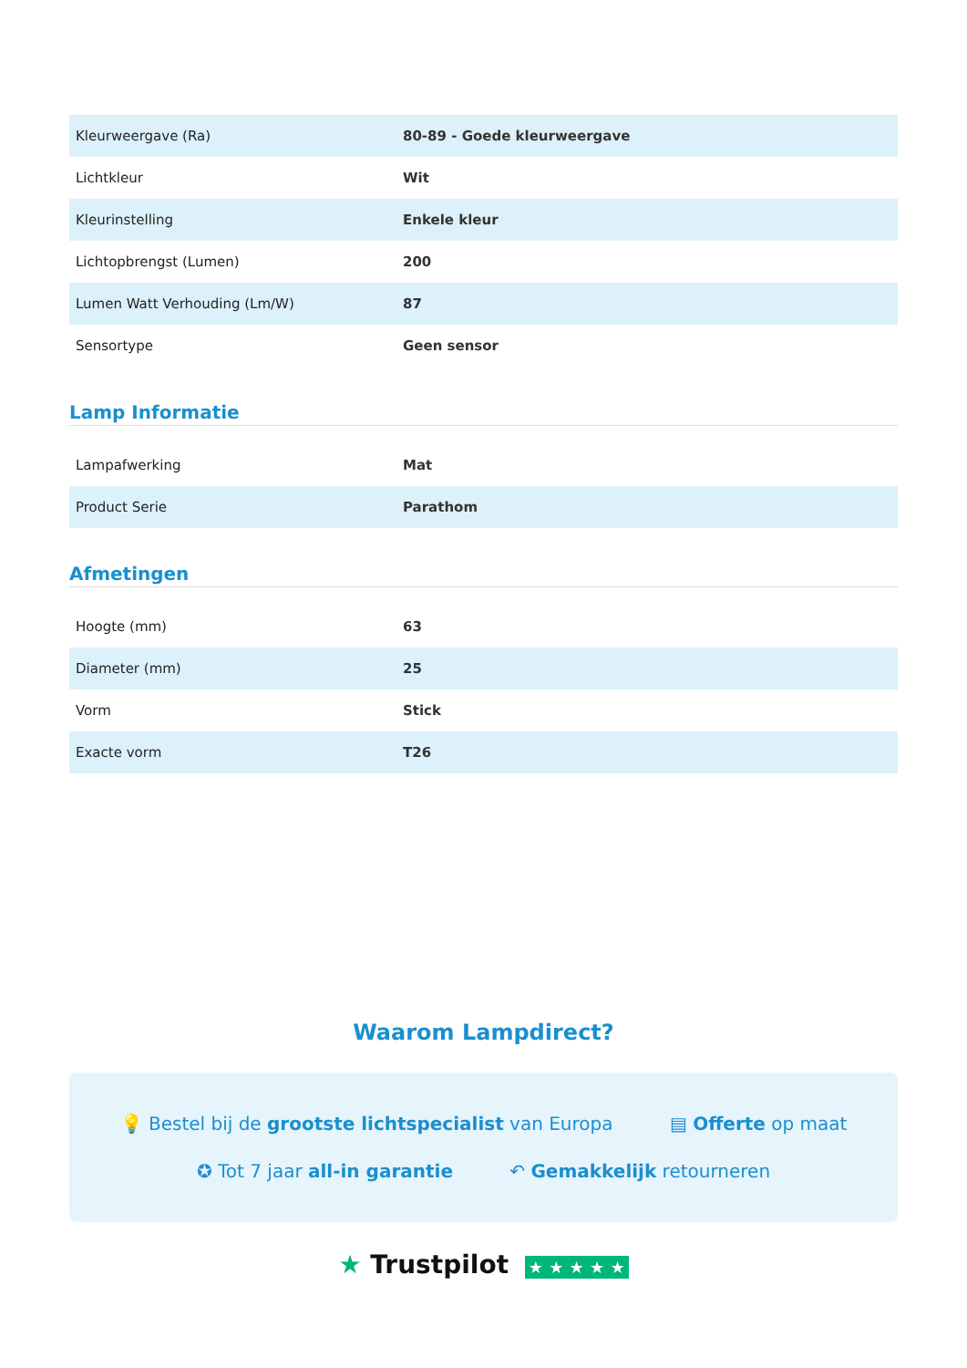| Kleurweergave (Ra) | 80-89 - Goede kleurweergave |
| Lichtkleur | Wit |
| Kleurinstelling | Enkele kleur |
| Lichtopbrengst (Lumen) | 200 |
| Lumen Watt Verhouding (Lm/W) | 87 |
| Sensortype | Geen sensor |
Lamp Informatie
| Lampafwerking | Mat |
| Product Serie | Parathom |
Afmetingen
| Hoogte (mm) | 63 |
| Diameter (mm) | 25 |
| Vorm | Stick |
| Exacte vorm | T26 |
Waarom Lampdirect?
💡 Bestel bij de grootste lichtspecialist van Europa ▤ Offerte op maat
✪ Tot 7 jaar all-in garantie ↶ Gemakkelijk retourneren
★ Trustpilot ★ ★ ★ ★ ★